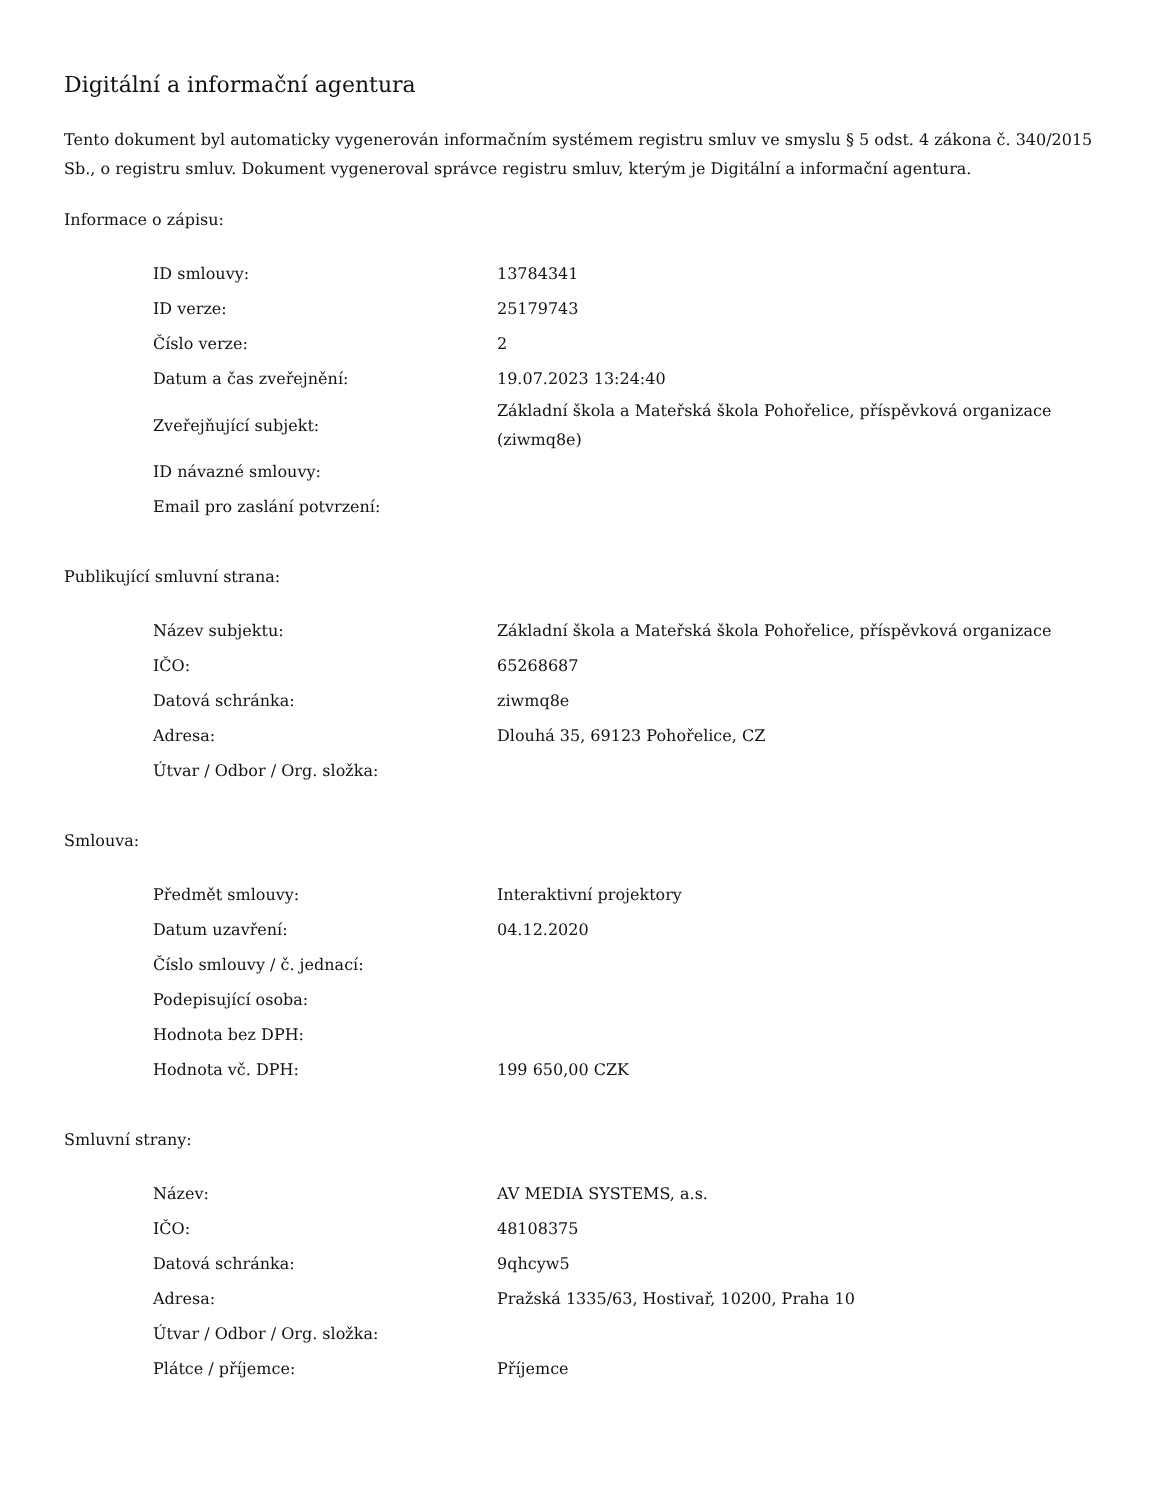Digitální a informační agentura
Tento dokument byl automaticky vygenerován informačním systémem registru smluv ve smyslu § 5 odst. 4 zákona č. 340/2015 Sb., o registru smluv. Dokument vygeneroval správce registru smluv, kterým je Digitální a informační agentura.
Informace o zápisu:
| ID smlouvy: | 13784341 |
| ID verze: | 25179743 |
| Číslo verze: | 2 |
| Datum a čas zveřejnění: | 19.07.2023 13:24:40 |
| Zveřejňující subjekt: | Základní škola a Mateřská škola Pohořelice, příspěvková organizace (ziwmq8e) |
| ID návazné smlouvy: | |
| Email pro zaslání potvrzení: | |
Publikující smluvní strana:
| Název subjektu: | Základní škola a Mateřská škola Pohořelice, příspěvková organizace |
| IČO: | 65268687 |
| Datová schránka: | ziwmq8e |
| Adresa: | Dlouhá 35, 69123 Pohořelice, CZ |
| Útvar / Odbor / Org. složka: | |
Smlouva:
| Předmět smlouvy: | Interaktivní projektory |
| Datum uzavření: | 04.12.2020 |
| Číslo smlouvy / č. jednací: | |
| Podepisující osoba: | |
| Hodnota bez DPH: | |
| Hodnota vč. DPH: | 199 650,00 CZK |
Smluvní strany:
| Název: | AV MEDIA SYSTEMS, a.s. |
| IČO: | 48108375 |
| Datová schránka: | 9qhcyw5 |
| Adresa: | Pražská 1335/63, Hostivař, 10200, Praha 10 |
| Útvar / Odbor / Org. složka: | |
| Plátce / příjemce: | Příjemce |